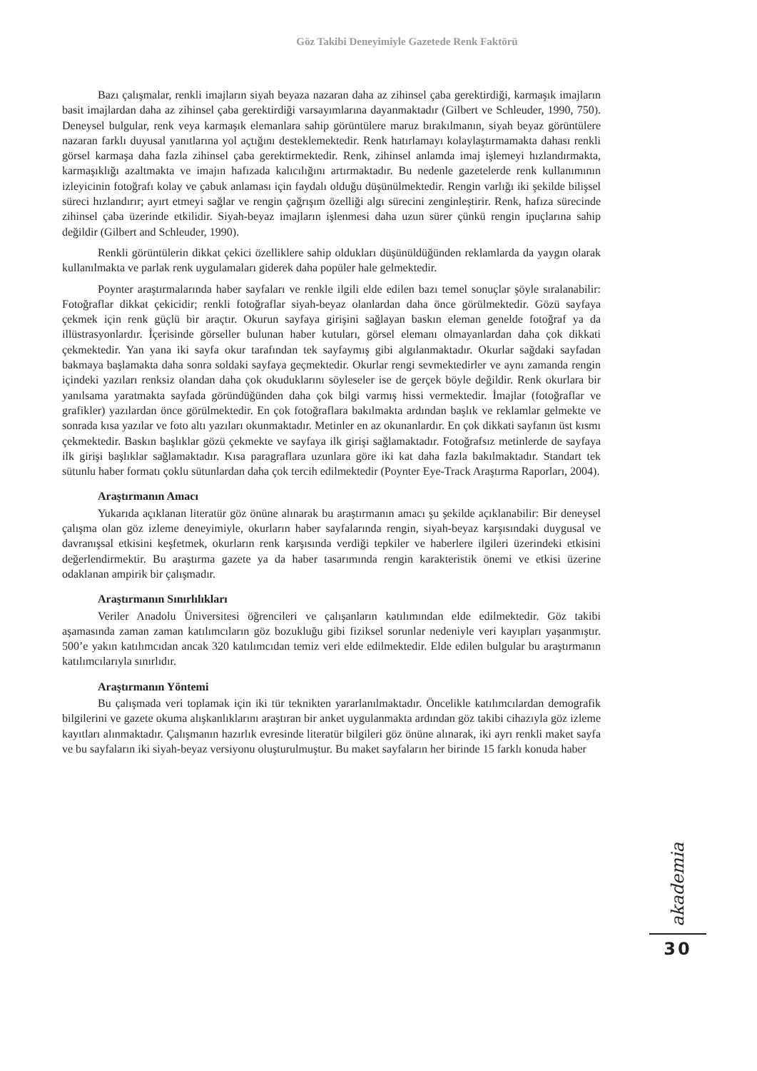Göz Takibi Deneyimiyle Gazetede Renk Faktörü
Bazı çalışmalar, renkli imajların siyah beyaza nazaran daha az zihinsel çaba gerektirdiği, karmaşık imajların basit imajlardan daha az zihinsel çaba gerektirdiği varsayımlarına dayanmaktadır (Gilbert ve Schleuder, 1990, 750). Deneysel bulgular, renk veya karmaşık elemanlara sahip görüntülere maruz bırakılmanın, siyah beyaz görüntülere nazaran farklı duyusal yanıtlarına yol açtığını desteklemektedir. Renk hatırlamayı kolaylaştırmamakta dahası renkli görsel karmaşa daha fazla zihinsel çaba gerektirmektedir. Renk, zihinsel anlamda imaj işlemeyi hızlandırmakta, karmaşıklığı azaltmakta ve imajın hafızada kalıcılığını artırmaktadır. Bu nedenle gazetelerde renk kullanımının izleyicinin fotoğrafı kolay ve çabuk anlaması için faydalı olduğu düşünülmektedir. Rengin varlığı iki şekilde bilişsel süreci hızlandırır; ayırt etmeyi sağlar ve rengin çağrışım özelliği algı sürecini zenginleştirir. Renk, hafıza sürecinde zihinsel çaba üzerinde etkilidir. Siyah-beyaz imajların işlenmesi daha uzun sürer çünkü rengin ipuçlarına sahip değildir (Gilbert and Schleuder, 1990).
Renkli görüntülerin dikkat çekici özelliklere sahip oldukları düşünüldüğünden reklamlarda da yaygın olarak kullanılmakta ve parlak renk uygulamaları giderek daha popüler hale gelmektedir.
Poynter araştırmalarında haber sayfaları ve renkle ilgili elde edilen bazı temel sonuçlar şöyle sıralanabilir: Fotoğraflar dikkat çekicidir; renkli fotoğraflar siyah-beyaz olanlardan daha önce görülmektedir. Gözü sayfaya çekmek için renk güçlü bir araçtır. Okurun sayfaya girişini sağlayan baskın eleman genelde fotoğraf ya da illüstrasyonlardır. İçerisinde görseller bulunan haber kutuları, görsel elemanı olmayanlardan daha çok dikkati çekmektedir. Yan yana iki sayfa okur tarafından tek sayfaymış gibi algılanmaktadır. Okurlar sağdaki sayfadan bakmaya başlamakta daha sonra soldaki sayfaya geçmektedir. Okurlar rengi sevmektedirler ve aynı zamanda rengin içindeki yazıları renksiz olandan daha çok okuduklarını söyleseler ise de gerçek böyle değildir. Renk okurlara bir yanılsama yaratmakta sayfada göründüğünden daha çok bilgi varmış hissi vermektedir. İmajlar (fotoğraflar ve grafikler) yazılardan önce görülmektedir. En çok fotoğraflara bakılmakta ardından başlık ve reklamlar gelmekte ve sonrada kısa yazılar ve foto altı yazıları okunmaktadır. Metinler en az okunanlardır. En çok dikkati sayfanın üst kısmı çekmektedir. Baskın başlıklar gözü çekmekte ve sayfaya ilk girişi sağlamaktadır. Fotoğrafsız metinlerde de sayfaya ilk girişi başlıklar sağlamaktadır. Kısa paragraflara uzunlara göre iki kat daha fazla bakılmaktadır. Standart tek sütunlu haber formatı çoklu sütunlardan daha çok tercih edilmektedir (Poynter Eye-Track Araştırma Raporları, 2004).
Araştırmanın Amacı
Yukarıda açıklanan literatür göz önüne alınarak bu araştırmanın amacı şu şekilde açıklanabilir: Bir deneysel çalışma olan göz izleme deneyimiyle, okurların haber sayfalarında rengin, siyah-beyaz karşısındaki duygusal ve davranışsal etkisini keşfetmek, okurların renk karşısında verdiği tepkiler ve haberlere ilgileri üzerindeki etkisini değerlendirmektir. Bu araştırma gazete ya da haber tasarımında rengin karakteristik önemi ve etkisi üzerine odaklanan ampirik bir çalışmadır.
Araştırmanın Sınırlılıkları
Veriler Anadolu Üniversitesi öğrencileri ve çalışanların katılımından elde edilmektedir. Göz takibi aşamasında zaman zaman katılımcıların göz bozukluğu gibi fiziksel sorunlar nedeniyle veri kayıpları yaşanmıştır. 500’e yakın katılımcıdan ancak 320 katılımcıdan temiz veri elde edilmektedir. Elde edilen bulgular bu araştırmanın katılımcılarıyla sınırlıdır.
Araştırmanın Yöntemi
Bu çalışmada veri toplamak için iki tür teknikten yararlanılmaktadır. Öncelikle katılımcılardan demografik bilgilerini ve gazete okuma alışkanlıklarını araştıran bir anket uygulanmakta ardından göz takibi cihazıyla göz izleme kayıtları alınmaktadır. Çalışmanın hazırlık evresinde literatür bilgileri göz önüne alınarak, iki ayrı renkli maket sayfa ve bu sayfaların iki siyah-beyaz versiyonu oluşturulmuştur. Bu maket sayfaların her birinde 15 farklı konuda haber
akademia
30